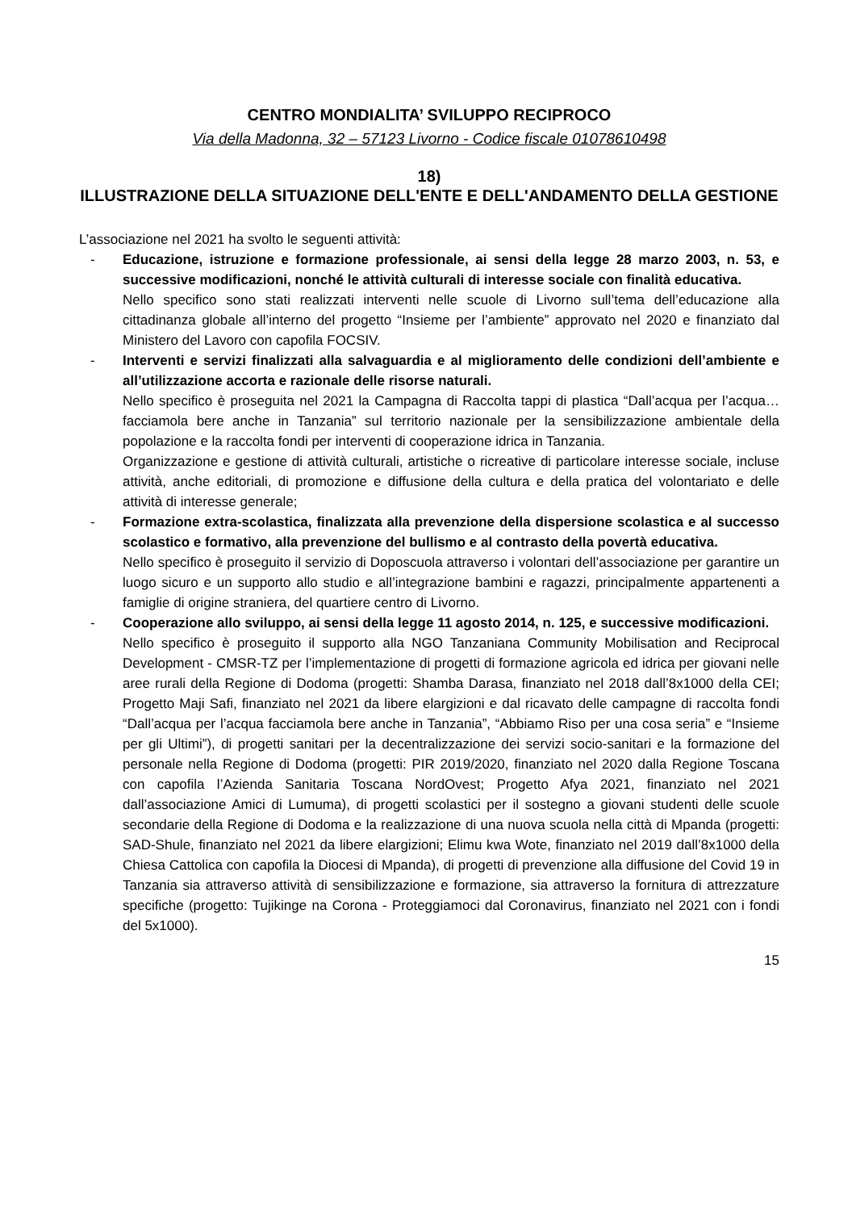CENTRO MONDIALITA’ SVILUPPO RECIPROCO
Via della Madonna, 32 – 57123 Livorno - Codice fiscale 01078610498
18)
ILLUSTRAZIONE DELLA SITUAZIONE DELL'ENTE E DELL'ANDAMENTO DELLA GESTIONE
L’associazione nel 2021 ha svolto le seguenti attività:
- Educazione, istruzione e formazione professionale, ai sensi della legge 28 marzo 2003, n. 53, e successive modificazioni, nonché le attività culturali di interesse sociale con finalità educativa.
Nello specifico sono stati realizzati interventi nelle scuole di Livorno sull’tema dell’educazione alla cittadinanza globale all’interno del progetto “Insieme per l’ambiente” approvato nel 2020 e finanziato dal Ministero del Lavoro con capofila FOCSIV.
- Interventi e servizi finalizzati alla salvaguardia e al miglioramento delle condizioni dell’ambiente e all’utilizzazione accorta e razionale delle risorse naturali.
Nello specifico è proseguita nel 2021 la Campagna di Raccolta tappi di plastica “Dall’acqua per l’acqua… facciamola bere anche in Tanzania” sul territorio nazionale per la sensibilizzazione ambientale della popolazione e la raccolta fondi per interventi di cooperazione idrica in Tanzania.
Organizzazione e gestione di attività culturali, artistiche o ricreative di particolare interesse sociale, incluse attività, anche editoriali, di promozione e diffusione della cultura e della pratica del volontariato e delle attività di interesse generale;
- Formazione extra-scolastica, finalizzata alla prevenzione della dispersione scolastica e al successo scolastico e formativo, alla prevenzione del bullismo e al contrasto della povertà educativa.
Nello specifico è proseguito il servizio di Doposcuola attraverso i volontari dell’associazione per garantire un luogo sicuro e un supporto allo studio e all’integrazione bambini e ragazzi, principalmente appartenenti a famiglie di origine straniera, del quartiere centro di Livorno.
- Cooperazione allo sviluppo, ai sensi della legge 11 agosto 2014, n. 125, e successive modificazioni.
Nello specifico è proseguito il supporto alla NGO Tanzaniana Community Mobilisation and Reciprocal Development - CMSR-TZ per l’implementazione di progetti di formazione agricola ed idrica per giovani nelle aree rurali della Regione di Dodoma (progetti: Shamba Darasa, finanziato nel 2018 dall’8x1000 della CEI; Progetto Maji Safi, finanziato nel 2021 da libere elargizioni e dal ricavato delle campagne di raccolta fondi “Dall’acqua per l’acqua facciamola bere anche in Tanzania”, “Abbiamo Riso per una cosa seria” e “Insieme per gli Ultimi”), di progetti sanitari per la decentralizzazione dei servizi socio-sanitari e la formazione del personale nella Regione di Dodoma (progetti: PIR 2019/2020, finanziato nel 2020 dalla Regione Toscana con capofila l’Azienda Sanitaria Toscana NordOvest; Progetto Afya 2021, finanziato nel 2021 dall’associazione Amici di Lumuma), di progetti scolastici per il sostegno a giovani studenti delle scuole secondarie della Regione di Dodoma e la realizzazione di una nuova scuola nella città di Mpanda (progetti: SAD-Shule, finanziato nel 2021 da libere elargizioni; Elimu kwa Wote, finanziato nel 2019 dall’8x1000 della Chiesa Cattolica con capofila la Diocesi di Mpanda), di progetti di prevenzione alla diffusione del Covid 19 in Tanzania sia attraverso attività di sensibilizzazione e formazione, sia attraverso la fornitura di attrezzature specifiche (progetto: Tujikinge na Corona - Proteggiamoci dal Coronavirus, finanziato nel 2021 con i fondi del 5x1000).
15